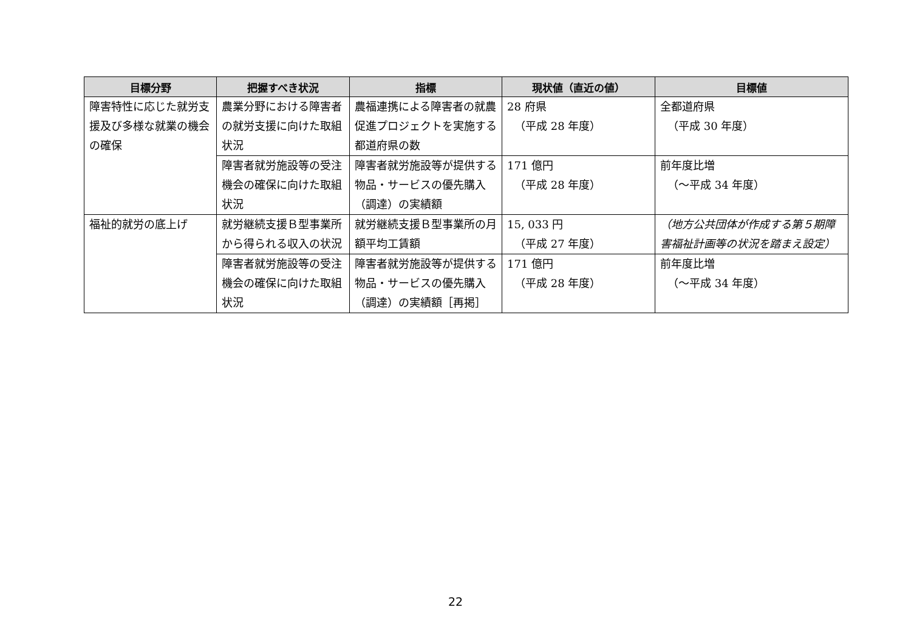| 目標分野 | 把握すべき状況 | 指標 | 現状値（直近の値） | 目標値 |
| --- | --- | --- | --- | --- |
| 障害特性に応じた就労支援及び多様な就業の機会の確保 | 農業分野における障害者の就労支援に向けた取組状況 | 農福連携による障害者の就農促進プロジェクトを実施する都道府県の数 | 28 府県 （平成 28 年度） | 全都道府県 （平成 30 年度） |
| | 障害者就労施設等の受注機会の確保に向けた取組状況 | 障害者就労施設等が提供する物品・サービスの優先購入（調達）の実績額 | 171 億円 （平成 28 年度） | 前年度比増 （～平成 34 年度） |
| 福祉的就労の底上げ | 就労継続支援Ｂ型事業所から得られる収入の状況 | 就労継続支援Ｂ型事業所の月額平均工賃額 | 15, 033 円 （平成 27 年度） | （地方公共団体が作成する第５期障害福祉計画等の状況を踏まえ設定） |
| | 障害者就労施設等の受注機会の確保に向けた取組状況 | 障害者就労施設等が提供する物品・サービスの優先購入（調達）の実績額［再掲］ | 171 億円 （平成 28 年度） | 前年度比増 （～平成 34 年度） |
22